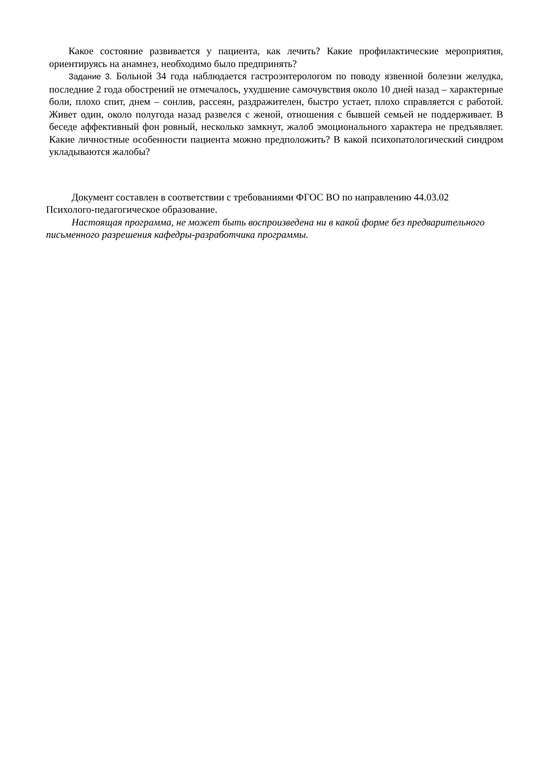Какое состояние развивается у пациента, как лечить? Какие профилактические мероприятия, ориентируясь на анамнез, необходимо было предпринять?
Задание 3. Больной 34 года наблюдается гастроэнтерологом по поводу язвенной болезни желудка, последние 2 года обострений не отмечалось, ухудшение самочувствия около 10 дней назад – характерные боли, плохо спит, днем – сонлив, рассеян, раздражителен, быстро устает, плохо справляется с работой. Живет один, около полугода назад развелся с женой, отношения с бывшей семьей не поддерживает. В беседе аффективный фон ровный, несколько замкнут, жалоб эмоционального характера не предъявляет. Какие личностные особенности пациента можно предположить? В какой психопатологический синдром укладываются жалобы?
Документ составлен в соответствии с требованиями ФГОС ВО по направлению 44.03.02 Психолого-педагогическое образование.
Настоящая программа, не может быть воспроизведена ни в какой форме без предварительного письменного разрешения кафедры-разработчика программы.